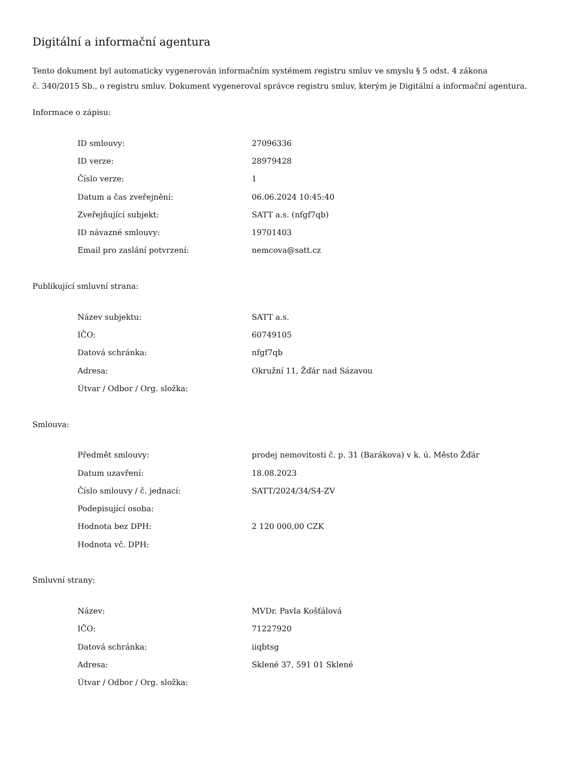Digitální a informační agentura
Tento dokument byl automaticky vygenerován informačním systémem registru smluv ve smyslu § 5 odst. 4 zákona
č. 340/2015 Sb., o registru smluv. Dokument vygeneroval správce registru smluv, kterým je Digitální a informační agentura.
Informace o zápisu:
| ID smlouvy: | 27096336 |
| ID verze: | 28979428 |
| Číslo verze: | 1 |
| Datum a čas zveřejnění: | 06.06.2024 10:45:40 |
| Zveřejňující subjekt: | SATT a.s. (nfgf7qb) |
| ID návazné smlouvy: | 19701403 |
| Email pro zaslání potvrzení: | nemcova@satt.cz |
Publikující smluvní strana:
| Název subjektu: | SATT a.s. |
| IČO: | 60749105 |
| Datová schránka: | nfgf7qb |
| Adresa: | Okružní 11, Žďár nad Sázavou |
| Útvar / Odbor / Org. složka: | |
Smlouva:
| Předmět smlouvy: | prodej nemovitosti č. p. 31 (Barákova) v k. ú. Město Žďár |
| Datum uzavření: | 18.08.2023 |
| Číslo smlouvy / č. jednací: | SATT/2024/34/S4-ZV |
| Podepisující osoba: | |
| Hodnota bez DPH: | 2 120 000,00 CZK |
| Hodnota vč. DPH: | |
Smluvní strany:
| Název: | MVDr. Pavla Košťálová |
| IČO: | 71227920 |
| Datová schránka: | iiqbtsg |
| Adresa: | Sklené 37, 591 01 Sklené |
| Útvar / Odbor / Org. složka: | |